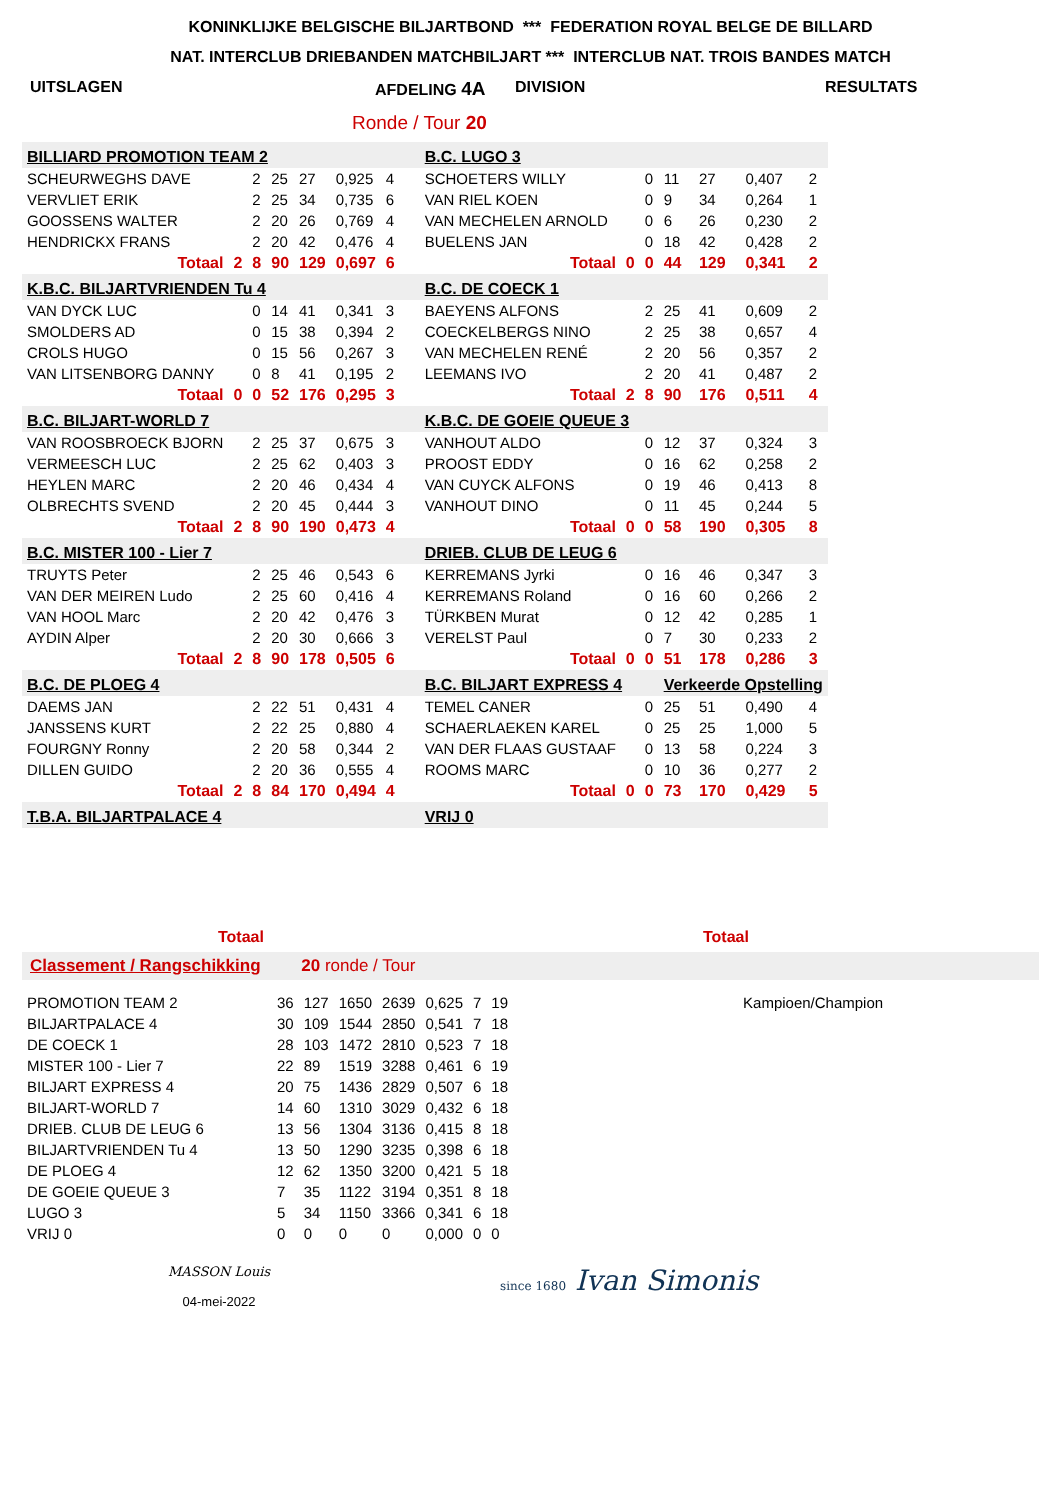KONINKLIJKE BELGISCHE BILJARTBOND *** FEDERATION ROYAL BELGE DE BILLARD
NAT. INTERCLUB DRIEBANDEN MATCHBILJART *** INTERCLUB NAT. TROIS BANDES MATCH
UITSLAGEN AFDELING 4A DIVISION RESULTATS
Ronde / Tour 20
| BILLIARD PROMOTION TEAM 2 | | | | | | | | | B.C. LUGO 3 | | | | | | |
| SCHEURWEGHS DAVE | | 2 | 25 | 27 | 0,925 | 4 | | | SCHOETERS WILLY | | 0 | 11 | 27 | 0,407 | 2 |
| VERVLIET ERIK | | 2 | 25 | 34 | 0,735 | 6 | | | VAN RIEL KOEN | | 0 | 9 | 34 | 0,264 | 1 |
| GOOSSENS WALTER | | 2 | 20 | 26 | 0,769 | 4 | | | VAN MECHELEN ARNOLD | | 0 | 6 | 26 | 0,230 | 2 |
| HENDRICKX FRANS | | 2 | 20 | 42 | 0,476 | 4 | | | BUELENS JAN | | 0 | 18 | 42 | 0,428 | 2 |
| Totaal | 2 | 8 | 90 | 129 | 0,697 | 6 | | | Totaal | 0 | 0 | 44 | 129 | 0,341 | 2 |
| K.B.C. BILJARTVRIENDEN Tu 4 | | | | | | | | | B.C. DE COECK 1 | | | | | | |
| VAN DYCK LUC | | 0 | 14 | 41 | 0,341 | 3 | | | BAEYENS ALFONS | | 2 | 25 | 41 | 0,609 | 2 |
| SMOLDERS AD | | 0 | 15 | 38 | 0,394 | 2 | | | COECKELBERGS NINO | | 2 | 25 | 38 | 0,657 | 4 |
| CROLS HUGO | | 0 | 15 | 56 | 0,267 | 3 | | | VAN MECHELEN RENÉ | | 2 | 20 | 56 | 0,357 | 2 |
| VAN LITSENBORG DANNY | | 0 | 8 | 41 | 0,195 | 2 | | | LEEMANS IVO | | 2 | 20 | 41 | 0,487 | 2 |
| Totaal | 0 | 0 | 52 | 176 | 0,295 | 3 | | | Totaal | 2 | 8 | 90 | 176 | 0,511 | 4 |
| B.C. BILJART-WORLD 7 | | | | | | | | | K.B.C. DE GOEIE QUEUE 3 | | | | | | |
| VAN ROOSBROECK BJORN | | 2 | 25 | 37 | 0,675 | 3 | | | VANHOUT ALDO | | 0 | 12 | 37 | 0,324 | 3 |
| VERMEESCH LUC | | 2 | 25 | 62 | 0,403 | 3 | | | PROOST EDDY | | 0 | 16 | 62 | 0,258 | 2 |
| HEYLEN MARC | | 2 | 20 | 46 | 0,434 | 4 | | | VAN CUYCK ALFONS | | 0 | 19 | 46 | 0,413 | 8 |
| OLBRECHTS SVEND | | 2 | 20 | 45 | 0,444 | 3 | | | VANHOUT DINO | | 0 | 11 | 45 | 0,244 | 5 |
| Totaal | 2 | 8 | 90 | 190 | 0,473 | 4 | | | Totaal | 0 | 0 | 58 | 190 | 0,305 | 8 |
| B.C. MISTER 100 - Lier 7 | | | | | | | | | DRIEB. CLUB DE LEUG 6 | | | | | | |
| TRUYTS Peter | | 2 | 25 | 46 | 0,543 | 6 | | | KERREMANS Jyrki | | 0 | 16 | 46 | 0,347 | 3 |
| VAN DER MEIREN Ludo | | 2 | 25 | 60 | 0,416 | 4 | | | KERREMANS Roland | | 0 | 16 | 60 | 0,266 | 2 |
| VAN HOOL Marc | | 2 | 20 | 42 | 0,476 | 3 | | | TÜRKBEN Murat | | 0 | 12 | 42 | 0,285 | 1 |
| AYDIN Alper | | 2 | 20 | 30 | 0,666 | 3 | | | VERELST Paul | | 0 | 7 | 30 | 0,233 | 2 |
| Totaal | 2 | 8 | 90 | 178 | 0,505 | 6 | | | Totaal | 0 | 0 | 51 | 178 | 0,286 | 3 |
| B.C. DE PLOEG 4 | | | | | | | | | B.C. BILJART EXPRESS 4 | | | Verkeerde Opstelling | | | |
| DAEMS JAN | | 2 | 22 | 51 | 0,431 | 4 | | | TEMEL CANER | | 0 | 25 | 51 | 0,490 | 4 |
| JANSSENS KURT | | 2 | 22 | 25 | 0,880 | 4 | | | SCHAERLAEKEN KAREL | | 0 | 25 | 25 | 1,000 | 5 |
| FOURGNY Ronny | | 2 | 20 | 58 | 0,344 | 2 | | | VAN DER FLAAS GUSTAAF | | 0 | 13 | 58 | 0,224 | 3 |
| DILLEN GUIDO | | 2 | 20 | 36 | 0,555 | 4 | | | ROOMS MARC | | 0 | 10 | 36 | 0,277 | 2 |
| Totaal | 2 | 8 | 84 | 170 | 0,494 | 4 | | | Totaal | 0 | 0 | 73 | 170 | 0,429 | 5 |
| T.B.A. BILJARTPALACE 4 | | | | | | | | | VRIJ 0 | | | | | | |
Totaal Totaal
Classement / Rangschikking 20 ronde / Tour
| PROMOTION TEAM 2 | 36 | 127 | 1650 | 2639 | 0,625 | 7 | 19 |
| BILJARTPALACE 4 | 30 | 109 | 1544 | 2850 | 0,541 | 7 | 18 |
| DE COECK 1 | 28 | 103 | 1472 | 2810 | 0,523 | 7 | 18 |
| MISTER 100 - Lier 7 | 22 | 89 | 1519 | 3288 | 0,461 | 6 | 19 |
| BILJART EXPRESS 4 | 20 | 75 | 1436 | 2829 | 0,507 | 6 | 18 |
| BILJART-WORLD 7 | 14 | 60 | 1310 | 3029 | 0,432 | 6 | 18 |
| DRIEB. CLUB DE LEUG 6 | 13 | 56 | 1304 | 3136 | 0,415 | 8 | 18 |
| BILJARTVRIENDEN Tu 4 | 13 | 50 | 1290 | 3235 | 0,398 | 6 | 18 |
| DE PLOEG 4 | 12 | 62 | 1350 | 3200 | 0,421 | 5 | 18 |
| DE GOEIE QUEUE 3 | 7 | 35 | 1122 | 3194 | 0,351 | 8 | 18 |
| LUGO 3 | 5 | 34 | 1150 | 3366 | 0,341 | 6 | 18 |
| VRIJ 0 | 0 | 0 | 0 | 0 | 0,000 | 0 | 0 |
Kampioen/Champion
MASSON Louis
04-mei-2022
since 1680 Ivan Simonis